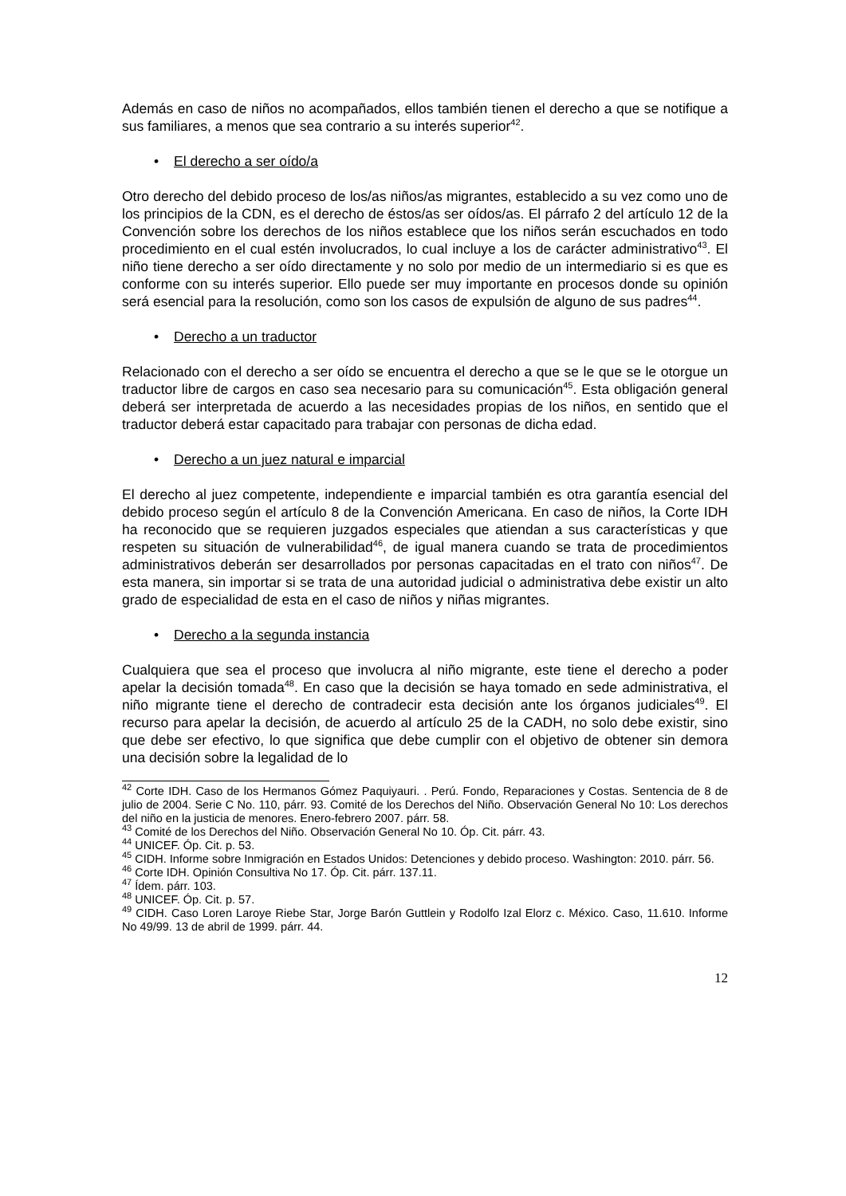Además en caso de niños no acompañados, ellos también tienen el derecho a que se notifique a sus familiares, a menos que sea contrario a su interés superior<sup>42</sup>.
• El derecho a ser oído/a
Otro derecho del debido proceso de los/as niños/as migrantes, establecido a su vez como uno de los principios de la CDN, es el derecho de éstos/as ser oídos/as. El párrafo 2 del artículo 12 de la Convención sobre los derechos de los niños establece que los niños serán escuchados en todo procedimiento en el cual estén involucrados, lo cual incluye a los de carácter administrativo<sup>43</sup>. El niño tiene derecho a ser oído directamente y no solo por medio de un intermediario si es que es conforme con su interés superior. Ello puede ser muy importante en procesos donde su opinión será esencial para la resolución, como son los casos de expulsión de alguno de sus padres<sup>44</sup>.
• Derecho a un traductor
Relacionado con el derecho a ser oído se encuentra el derecho a que se le que se le otorgue un traductor libre de cargos en caso sea necesario para su comunicación<sup>45</sup>. Esta obligación general deberá ser interpretada de acuerdo a las necesidades propias de los niños, en sentido que el traductor deberá estar capacitado para trabajar con personas de dicha edad.
• Derecho a un juez natural e imparcial
El derecho al juez competente, independiente e imparcial también es otra garantía esencial del debido proceso según el artículo 8 de la Convención Americana. En caso de niños, la Corte IDH ha reconocido que se requieren juzgados especiales que atiendan a sus características y que respeten su situación de vulnerabilidad<sup>46</sup>, de igual manera cuando se trata de procedimientos administrativos deberán ser desarrollados por personas capacitadas en el trato con niños<sup>47</sup>. De esta manera, sin importar si se trata de una autoridad judicial o administrativa debe existir un alto grado de especialidad de esta en el caso de niños y niñas migrantes.
• Derecho a la segunda instancia
Cualquiera que sea el proceso que involucra al niño migrante, este tiene el derecho a poder apelar la decisión tomada<sup>48</sup>. En caso que la decisión se haya tomado en sede administrativa, el niño migrante tiene el derecho de contradecir esta decisión ante los órganos judiciales<sup>49</sup>. El recurso para apelar la decisión, de acuerdo al artículo 25 de la CADH, no solo debe existir, sino que debe ser efectivo, lo que significa que debe cumplir con el objetivo de obtener sin demora una decisión sobre la legalidad de lo
<sup>42</sup> Corte IDH. Caso de los Hermanos Gómez Paquiyauri. . Perú. Fondo, Reparaciones y Costas. Sentencia de 8 de julio de 2004. Serie C No. 110, párr. 93. Comité de los Derechos del Niño. Observación General No 10: Los derechos del niño en la justicia de menores. Enero-febrero 2007. párr. 58.
<sup>43</sup> Comité de los Derechos del Niño. Observación General No 10. Óp. Cit. párr. 43.
<sup>44</sup> UNICEF. Óp. Cit. p. 53.
<sup>45</sup> CIDH. Informe sobre Inmigración en Estados Unidos: Detenciones y debido proceso. Washington: 2010. párr. 56.
<sup>46</sup> Corte IDH. Opinión Consultiva No 17. Óp. Cit. párr. 137.11.
<sup>47</sup> Ídem. párr. 103.
<sup>48</sup> UNICEF. Óp. Cit. p. 57.
<sup>49</sup> CIDH. Caso Loren Laroye Riebe Star, Jorge Barón Guttlein y Rodolfo Izal Elorz c. México. Caso, 11.610. Informe No 49/99. 13 de abril de 1999. párr. 44.
12